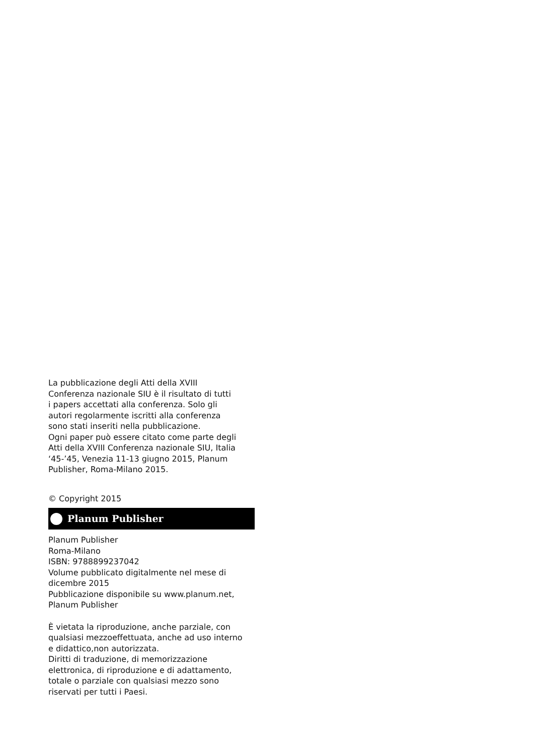La pubblicazione degli Atti della XVIII
Conferenza nazionale SIU è il risultato di tutti
i papers accettati alla conferenza. Solo gli
autori regolarmente iscritti alla conferenza
sono stati inseriti nella pubblicazione.
Ogni paper può essere citato come parte degli
Atti della XVIII Conferenza nazionale SIU, Italia
‘45-’45, Venezia 11-13 giugno 2015, Planum
Publisher, Roma-Milano 2015.
© Copyright 2015
Planum Publisher
Planum Publisher
Roma-Milano
ISBN: 9788899237042
Volume pubblicato digitalmente nel mese di
dicembre 2015
Pubblicazione disponibile su www.planum.net,
Planum Publisher
È vietata la riproduzione, anche parziale, con
qualsiasi mezzoeffettuata, anche ad uso interno
e didattico,non autorizzata.
Diritti di traduzione, di memorizzazione
elettronica, di riproduzione e di adattamento,
totale o parziale con qualsiasi mezzo sono
riservati per tutti i Paesi.